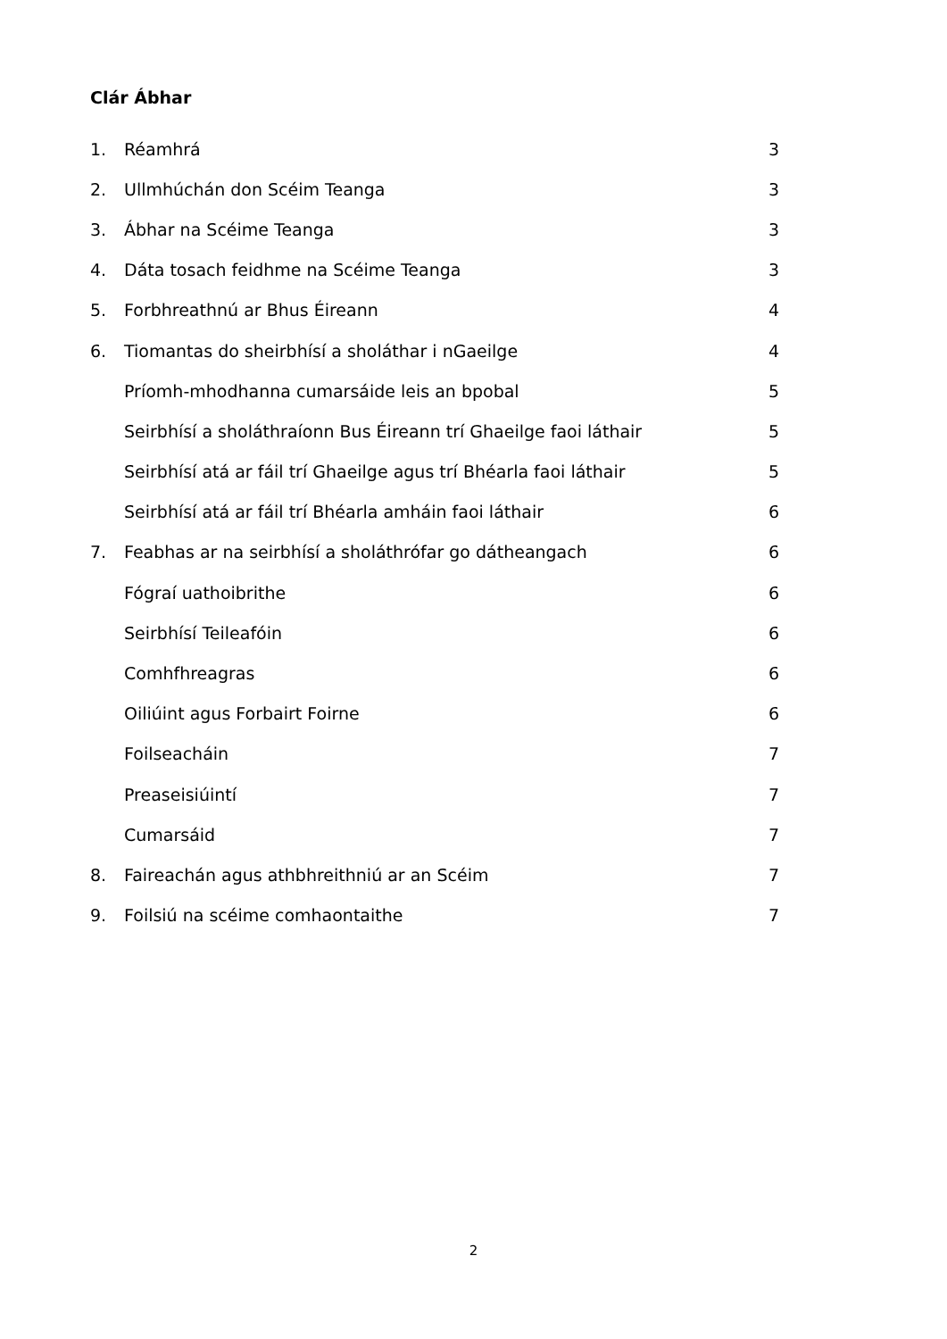Clár Ábhar
1. Réamhrá 3
2. Ullmhúchán don Scéim Teanga 3
3. Ábhar na Scéime Teanga 3
4. Dáta tosach feidhme na Scéime Teanga 3
5. Forbhreathnú ar Bhus Éireann 4
6. Tiomantas do sheirbhísí a sholáthar i nGaeilge 4
Príomh-mhodhanna cumarsáide leis an bpobal 5
Seirbhísí a sholáthraíonn Bus Éireann trí Ghaeilge faoi láthair 5
Seirbhísí atá ar fáil trí Ghaeilge agus trí Bhéarla faoi láthair 5
Seirbhísí atá ar fáil trí Bhéarla amháin faoi láthair 6
7. Feabhas ar na seirbhísí a sholáthrófar go dátheangach 6
Fógraí uathoibrithe 6
Seirbhísí Teileafóin 6
Comhfhreagras 6
Oiliúint agus Forbairt Foirne 6
Foilseacháin 7
Preaseisiúintí 7
Cumarsáid 7
8. Faireachán agus athbhreithniú ar an Scéim 7
9. Foilsiú na scéime comhaontaithe 7
2